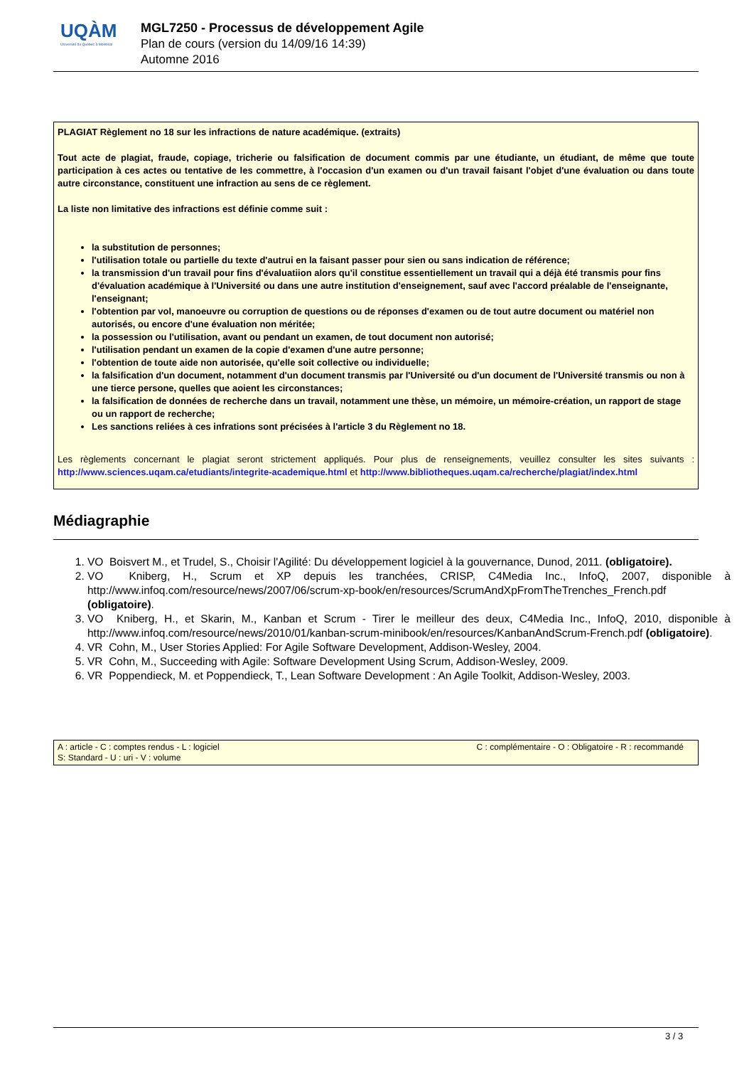UQÀM
Université du Québec à Montréal
MGL7250 - Processus de développement Agile
Plan de cours (version du 14/09/16 14:39)
Automne 2016
PLAGIAT Règlement no 18 sur les infractions de nature académique. (extraits)
Tout acte de plagiat, fraude, copiage, tricherie ou falsification de document commis par une étudiante, un étudiant, de même que toute participation à ces actes ou tentative de les commettre, à l'occasion d'un examen ou d'un travail faisant l'objet d'une évaluation ou dans toute autre circonstance, constituent une infraction au sens de ce règlement.
La liste non limitative des infractions est définie comme suit :
la substitution de personnes;
l'utilisation totale ou partielle du texte d'autrui en la faisant passer pour sien ou sans indication de référence;
la transmission d'un travail pour fins d'évaluatiion alors qu'il constitue essentiellement un travail qui a déjà été transmis pour fins d'évaluation académique à l'Université ou dans une autre institution d'enseignement, sauf avec l'accord préalable de l'enseignante, l'enseignant;
l'obtention par vol, manoeuvre ou corruption de questions ou de réponses d'examen ou de tout autre document ou matériel non autorisés, ou encore d'une évaluation non méritée;
la possession ou l'utilisation, avant ou pendant un examen, de tout document non autorisé;
l'utilisation pendant un examen de la copie d'examen d'une autre personne;
l'obtention de toute aide non autorisée, qu'elle soit collective ou individuelle;
la falsification d'un document, notamment d'un document transmis par l'Université ou d'un document de l'Université transmis ou non à une tierce persone, quelles que aoient les circonstances;
la falsification de données de recherche dans un travail, notamment une thèse, un mémoire, un mémoire-création, un rapport de stage ou un rapport de recherche;
Les sanctions reliées à ces infrations sont précisées à l'article 3 du Règlement no 18.
Les règlements concernant le plagiat seront strictement appliqués. Pour plus de renseignements, veuillez consulter les sites suivants : http://www.sciences.uqam.ca/etudiants/integrite-academique.html et http://www.bibliotheques.uqam.ca/recherche/plagiat/index.html
Médiagraphie
1. VO Boisvert M., et Trudel, S., Choisir l'Agilité: Du développement logiciel à la gouvernance, Dunod, 2011. (obligatoire).
2. VO Kniberg, H., Scrum et XP depuis les tranchées, CRISP, C4Media Inc., InfoQ, 2007, disponible à http://www.infoq.com/resource/news/2007/06/scrum-xp-book/en/resources/ScrumAndXpFromTheTrenches_French.pdf (obligatoire).
3. VO Kniberg, H., et Skarin, M., Kanban et Scrum - Tirer le meilleur des deux, C4Media Inc., InfoQ, 2010, disponible à http://www.infoq.com/resource/news/2010/01/kanban-scrum-minibook/en/resources/KanbanAndScrum-French.pdf (obligatoire).
4. VR Cohn, M., User Stories Applied: For Agile Software Development, Addison-Wesley, 2004.
5. VR Cohn, M., Succeeding with Agile: Software Development Using Scrum, Addison-Wesley, 2009.
6. VR Poppendieck, M. et Poppendieck, T., Lean Software Development : An Agile Toolkit, Addison-Wesley, 2003.
| A : article - C : comptes rendus - L : logiciel | C : complémentaire - O : Obligatoire - R : recommandé |
| S: Standard - U : uri - V : volume | |
3 / 3